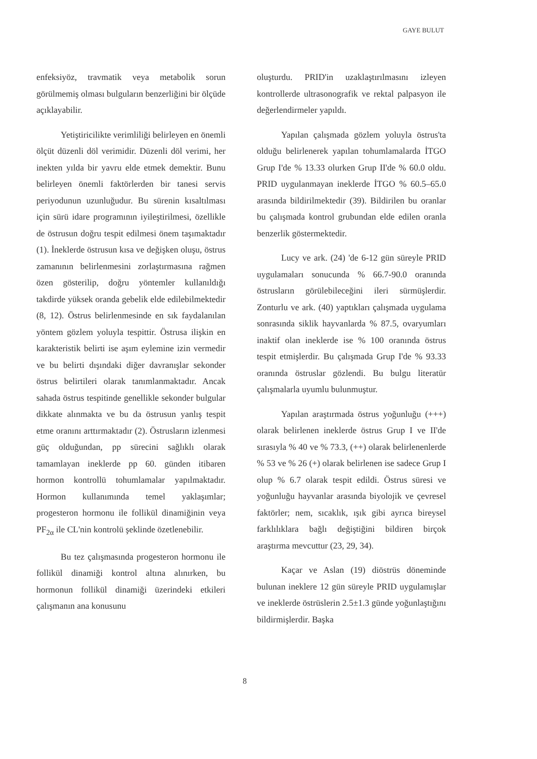GAYE BULUT
enfeksiyöz, travmatik veya metabolik sorun görülmemiş olması bulguların benzerliğini bir ölçüde açıklayabilir.
Yetiştiricilikte verimliliği belirleyen en önemli ölçüt düzenli döl verimidir. Düzenli döl verimi, her inekten yılda bir yavru elde etmek demektir. Bunu belirleyen önemli faktörlerden bir tanesi servis periyodunun uzunluğudur. Bu sürenin kısaltılması için sürü idare programının iyileştirilmesi, özellikle de östrusun doğru tespit edilmesi önem taşımaktadır (1). İneklerde östrusun kısa ve değişken oluşu, östrus zamanının belirlenmesini zorlaştırmasına rağmen özen gösterilip, doğru yöntemler kullanıldığı takdirde yüksek oranda gebelik elde edilebilmektedir (8, 12). Östrus belirlenmesinde en sık faydalanılan yöntem gözlem yoluyla tespittir. Östrusa ilişkin en karakteristik belirti ise aşım eylemine izin vermedir ve bu belirti dışındaki diğer davranışlar sekonder östrus belirtileri olarak tanımlanmaktadır. Ancak sahada östrus tespitinde genellikle sekonder bulgular dikkate alınmakta ve bu da östrusun yanlış tespit etme oranını arttırmaktadır (2). Östrusların izlenmesi güç olduğundan, pp sürecini sağlıklı olarak tamamlayan ineklerde pp 60. günden itibaren hormon kontrollü tohumlamalar yapılmaktadır. Hormon kullanımında temel yaklaşımlar; progesteron hormonu ile follikül dinamiğinin veya PF<sub>2α</sub> ile CL'nin kontrolü şeklinde özetlenebilir.
Bu tez çalışmasında progesteron hormonu ile follikül dinamiği kontrol altına alınırken, bu hormonun follikül dinamiği üzerindeki etkileri çalışmanın ana konusunu
oluşturdu. PRID'in uzaklaştırılmasını izleyen kontrollerde ultrasonografik ve rektal palpasyon ile değerlendirmeler yapıldı.
Yapılan çalışmada gözlem yoluyla östrus'ta olduğu belirlenerek yapılan tohumlamalarda İTGO Grup I'de % 13.33 olurken Grup II'de % 60.0 oldu. PRID uygulanmayan ineklerde İTGO % 60.5–65.0 arasında bildirilmektedir (39). Bildirilen bu oranlar bu çalışmada kontrol grubundan elde edilen oranla benzerlik göstermektedir.
Lucy ve ark. (24) 'de 6-12 gün süreyle PRID uygulamaları sonucunda % 66.7-90.0 oranında östrusların görülebileceğini ileri sürmüşlerdir. Zonturlu ve ark. (40) yaptıkları çalışmada uygulama sonrasında siklik hayvanlarda % 87.5, ovaryumları inaktif olan ineklerde ise % 100 oranında östrus tespit etmişlerdir. Bu çalışmada Grup I'de % 93.33 oranında östruslar gözlendi. Bu bulgu literatür çalışmalarla uyumlu bulunmuştur.
Yapılan araştırmada östrus yoğunluğu (+++) olarak belirlenen ineklerde östrus Grup I ve II'de sırasıyla % 40 ve % 73.3, (++) olarak belirlenenlerde % 53 ve % 26 (+) olarak belirlenen ise sadece Grup I olup % 6.7 olarak tespit edildi. Östrus süresi ve yoğunluğu hayvanlar arasında biyolojik ve çevresel faktörler; nem, sıcaklık, ışık gibi ayrıca bireysel farklılıklara bağlı değiştiğini bildiren birçok araştırma mevcuttur (23, 29, 34).
Kaçar ve Aslan (19) diöstrüs döneminde bulunan ineklere 12 gün süreyle PRID uygulamışlar ve ineklerde östrüslerin 2.5±1.3 günde yoğunlaştığını bildirmişlerdir. Başka
8